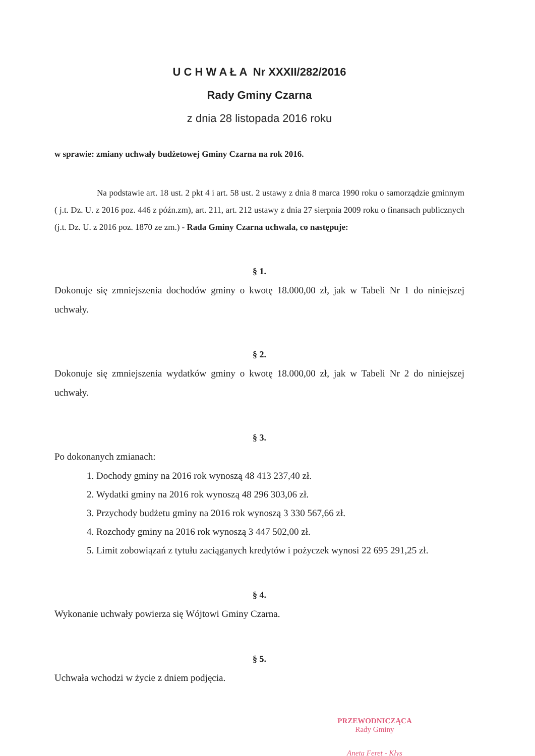U C H W A Ł A Nr XXXII/282/2016
Rady Gminy Czarna
z dnia 28 listopada 2016 roku
w sprawie: zmiany uchwały budżetowej Gminy Czarna na rok 2016.
Na podstawie art. 18 ust. 2 pkt 4 i art. 58 ust. 2 ustawy z dnia 8 marca 1990 roku o samorządzie gminnym ( j.t. Dz. U. z 2016 poz. 446 z późn.zm), art. 211, art. 212 ustawy z dnia 27 sierpnia 2009 roku o finansach publicznych (j.t. Dz. U. z 2016 poz. 1870 ze zm.) - Rada Gminy Czarna uchwala, co następuje:
§ 1.
Dokonuje się zmniejszenia dochodów gminy o kwotę 18.000,00 zł, jak w Tabeli Nr 1 do niniejszej uchwały.
§ 2.
Dokonuje się zmniejszenia wydatków gminy o kwotę 18.000,00 zł, jak w Tabeli Nr 2 do niniejszej uchwały.
§ 3.
Po dokonanych zmianach:
1. Dochody gminy na 2016 rok wynoszą 48 413 237,40 zł.
2. Wydatki gminy na 2016 rok wynoszą 48 296 303,06 zł.
3. Przychody budżetu gminy na 2016 rok wynoszą 3 330 567,66 zł.
4. Rozchody gminy na 2016 rok wynoszą 3 447 502,00 zł.
5. Limit zobowiązań z tytułu zaciąganych kredytów i pożyczek wynosi 22 695 291,25 zł.
§ 4.
Wykonanie uchwały powierza się Wójtowi Gminy Czarna.
§ 5.
Uchwała wchodzi w życie z dniem podjęcia.
PRZEWODNICZĄCA
Rady Gminy
Aneta Feret - Kłys